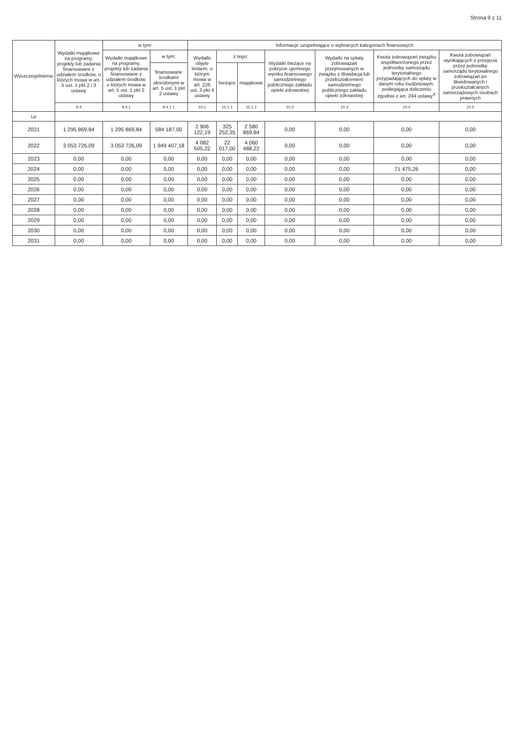Strona 9 z 11
| Wyszczególnienie | Wydatki majątkowe na programy, projekty lub zadania finansowane z udziałem środków, o których mowa w art. 5 ust. 1 pkt 2 i 3 ustawy | w tym: | | Informacje uzupełniające o wybranych kategoriach finansowych | | | | | | |
| --- | --- | --- | --- | --- | --- | --- | --- | --- | --- | --- |
| | | Wydatki majątkowe na programy, projekty lub zadania finansowane z udziałem środków, o których mowa w art. 5 ust. 1 pkt 2 ustawy | w tym: | Wydatki objęte limitem, o którym mowa w art. 226 ust. 3 pkt 4 ustawy | z tego: | | Wydatki bieżące na pokrycie ujemnego wyniku finansowego samodzielnego publicznego zakładu opieki zdrowotnej | Wydatki na spłatę zobowiązań przejmowanych w związku z likwidacją lub przekształceniem samodzielnego publicznego zakładu opieki zdrowotnej | Kwota zobowiązań związku współtworzonego przez jednostkę samorządu terytorialnego przypadających do spłaty w danym roku budżetowym, podlegająca doliczeniu zgodnie z art. 244 ustawy<sup>X</sup> | Kwota zobowiązań wynikających z przejęcia przez jednostkę samorządu terytorialnego zobowiązań po likwidowanych i przekształcanych samorządowych osobach prawnych |
| | | | finansowane środkami określonymi w art. 5 ust. 1 pkt 2 ustawy | | bieżące | majątkowe | | | | |
| | 9.4 | 9.4.1 | 9.4.1.1 | 10.1 | 10.1.1 | 10.1.2 | 10.2 | 10.3 | 10.4 | 10.5 |
| Lp | | | | | | | | | | |
| 2021 | 1 295 869,84 | 1 295 869,84 | 584 187,00 | 2 906 122,19 | 325 252,35 | 2 580 869,84 | 0,00 | 0,00 | 0,00 | 0,00 |
| 2022 | 3 053 726,09 | 3 053 726,09 | 1 949 407,18 | 4 082 505,22 | 22 017,00 | 4 060 488,22 | 0,00 | 0,00 | 0,00 | 0,00 |
| 2023 | 0,00 | 0,00 | 0,00 | 0,00 | 0,00 | 0,00 | 0,00 | 0,00 | 0,00 | 0,00 |
| 2024 | 0,00 | 0,00 | 0,00 | 0,00 | 0,00 | 0,00 | 0,00 | 0,00 | 71 475,26 | 0,00 |
| 2025 | 0,00 | 0,00 | 0,00 | 0,00 | 0,00 | 0,00 | 0,00 | 0,00 | 0,00 | 0,00 |
| 2026 | 0,00 | 0,00 | 0,00 | 0,00 | 0,00 | 0,00 | 0,00 | 0,00 | 0,00 | 0,00 |
| 2027 | 0,00 | 0,00 | 0,00 | 0,00 | 0,00 | 0,00 | 0,00 | 0,00 | 0,00 | 0,00 |
| 2028 | 0,00 | 0,00 | 0,00 | 0,00 | 0,00 | 0,00 | 0,00 | 0,00 | 0,00 | 0,00 |
| 2029 | 0,00 | 0,00 | 0,00 | 0,00 | 0,00 | 0,00 | 0,00 | 0,00 | 0,00 | 0,00 |
| 2030 | 0,00 | 0,00 | 0,00 | 0,00 | 0,00 | 0,00 | 0,00 | 0,00 | 0,00 | 0,00 |
| 2031 | 0,00 | 0,00 | 0,00 | 0,00 | 0,00 | 0,00 | 0,00 | 0,00 | 0,00 | 0,00 |